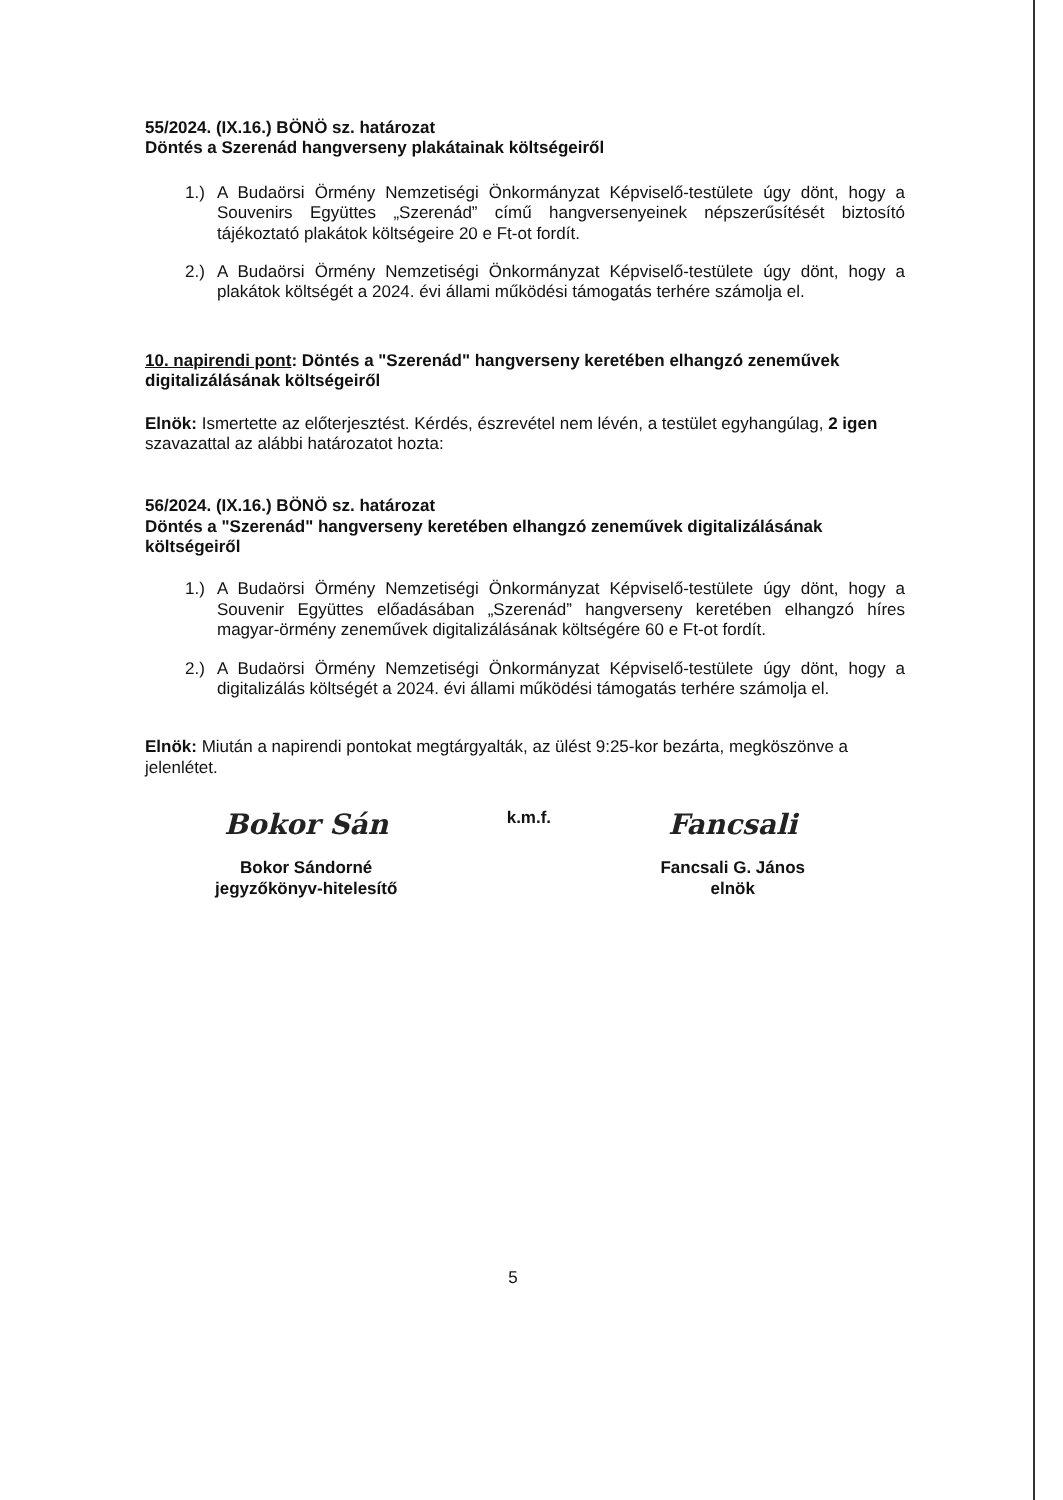55/2024. (IX.16.) BÖNÖ sz. határozat
Döntés a Szerenád hangverseny plakátainak költségeiről
1.) A Budaörsi Örmény Nemzetiségi Önkormányzat Képviselő-testülete úgy dönt, hogy a Souvenirs Együttes „Szerenád” című hangversenyeinek népszerűsítését biztosító tájékoztató plakátok költségeire 20 e Ft-ot fordít.
2.) A Budaörsi Örmény Nemzetiségi Önkormányzat Képviselő-testülete úgy dönt, hogy a plakátok költségét a 2024. évi állami működési támogatás terhére számolja el.
10. napirendi pont: Döntés a "Szerenád" hangverseny keretében elhangzó zeneművek digitalizálásának költségeiről
Elnök: Ismertette az előterjesztést. Kérdés, észrevétel nem lévén, a testület egyhangúlag, 2 igen szavazattal az alábbi határozatot hozta:
56/2024. (IX.16.) BÖNÖ sz. határozat
Döntés a "Szerenád" hangverseny keretében elhangzó zeneművek digitalizálásának költségeiről
1.) A Budaörsi Örmény Nemzetiségi Önkormányzat Képviselő-testülete úgy dönt, hogy a Souvenir Együttes előadásában „Szerenád” hangverseny keretében elhangzó híres magyar-örmény zeneművek digitalizálásának költségére 60 e Ft-ot fordít.
2.) A Budaörsi Örmény Nemzetiségi Önkormányzat Képviselő-testülete úgy dönt, hogy a digitalizálás költségét a 2024. évi állami működési támogatás terhére számolja el.
Elnök: Miután a napirendi pontokat megtárgyalták, az ülést 9:25-kor bezárta, megköszönve a jelenlétet.
Bokor Sán
Bokor Sándorné
jegyzőkönyv-hitelesítő
k.m.f.
Fancsali
Fancsali G. János
elnök
5